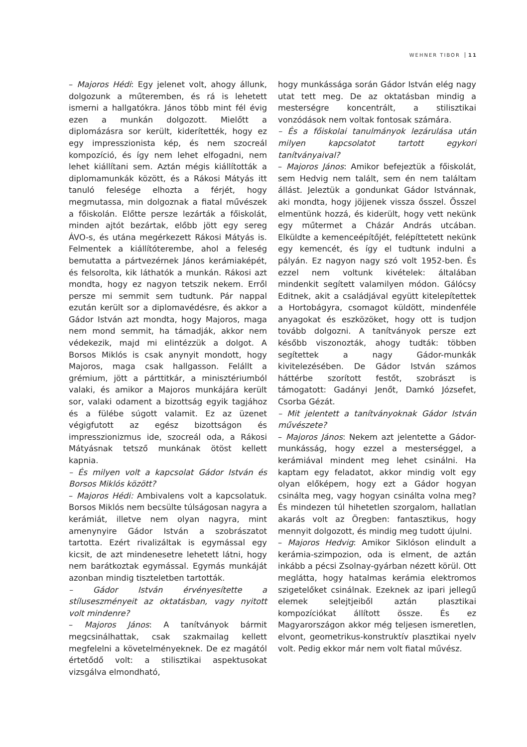WEHNER TIBOR 11
– Majoros Hédi: Egy jelenet volt, ahogy állunk, dolgozunk a műteremben, és rá is lehetett ismerni a hallgatókra. János több mint fél évig ezen a munkán dolgozott. Mielőtt a diplomázásra sor került, kiderítették, hogy ez egy impresszionista kép, és nem szocreál kompozíció, és így nem lehet elfogadni, nem lehet kiállítani sem. Aztán mégis kiállították a diplomamunkák között, és a Rákosi Mátyás itt tanuló felesége elhozta a férjét, hogy megmutassa, min dolgoznak a fiatal művészek a főiskolán. Előtte persze lezárták a főiskolát, minden ajtót bezártak, előbb jött egy sereg ÁVO-s, és utána megérkezett Rákosi Mátyás is. Felmentek a kiállítóterembe, ahol a feleség bemutatta a pártvezérnek János kerámiaképét, és felsorolta, kik láthatók a munkán. Rákosi azt mondta, hogy ez nagyon tetszik nekem. Erről persze mi semmit sem tudtunk. Pár nappal ezután került sor a diplomavédésre, és akkor a Gádor István azt mondta, hogy Majoros, maga nem mond semmit, ha támadják, akkor nem védekezik, majd mi elintézzük a dolgot. A Borsos Miklós is csak anynyit mondott, hogy Majoros, maga csak hallgasson. Felállt a grémium, jött a párttitkár, a minisztériumból valaki, és amikor a Majoros munkájára került sor, valaki odament a bizottság egyik tagjához és a fülébe súgott valamit. Ez az üzenet végigfutott az egész bizottságon és impresszionizmus ide, szocreál oda, a Rákosi Mátyásnak tetsző munkának ötöst kellett kapnia.
– És milyen volt a kapcsolat Gádor István és Borsos Miklós között?
– Majoros Hédi: Ambivalens volt a kapcsolatuk. Borsos Miklós nem becsülte túlságosan nagyra a kerámiát, illetve nem olyan nagyra, mint amenynyire Gádor István a szobrászatot tartotta. Ezért rivalizáltak is egymással egy kicsit, de azt mindenesetre lehetett látni, hogy nem barátkoztak egymással. Egymás munkáját azonban mindig tiszteletben tartották.
– Gádor István érvényesítette a stíluseszményeit az oktatásban, vagy nyitott volt mindenre?
– Majoros János: A tanítványok bármit megcsinálhattak, csak szakmailag kellett megfelelni a követelményeknek. De ez magától értetődő volt: a stilisztikai aspektusokat vizsgálva elmondható,
hogy munkássága során Gádor István elég nagy utat tett meg. De az oktatásban mindig a mesterségre koncentrált, a stilisztikai vonzódások nem voltak fontosak számára.
– És a főiskolai tanulmányok lezárulása után milyen kapcsolatot tartott egykori tanítványaival?
– Majoros János: Amikor befejeztük a főiskolát, sem Hedvig nem talált, sem én nem találtam állást. Jeleztük a gondunkat Gádor Istvánnak, aki mondta, hogy jöjjenek vissza ősszel. Ősszel elmentünk hozzá, és kiderült, hogy vett nekünk egy műtermet a Cházár András utcában. Elküldte a kemenceépítőjét, felépíttetett nekünk egy kemencét, és így el tudtunk indulni a pályán. Ez nagyon nagy szó volt 1952-ben. És ezzel nem voltunk kivételek: általában mindenkit segített valamilyen módon. Gálócsy Editnek, akit a családjával együtt kitelepítettek a Hortobágyra, csomagot küldött, mindenféle anyagokat és eszközöket, hogy ott is tudjon tovább dolgozni. A tanítványok persze ezt később viszonozták, ahogy tudták: többen segítettek a nagy Gádor-munkák kivitelezésében. De Gádor István számos háttérbe szorított festőt, szobrászt is támogatott: Gadányi Jenőt, Damkó Józsefet, Csorba Gézát.
– Mit jelentett a tanítványoknak Gádor István művészete?
– Majoros János: Nekem azt jelentette a Gádor-munkásság, hogy ezzel a mesterséggel, a kerámiával mindent meg lehet csinálni. Ha kaptam egy feladatot, akkor mindig volt egy olyan előképem, hogy ezt a Gádor hogyan csinálta meg, vagy hogyan csinálta volna meg? És mindezen túl hihetetlen szorgalom, hallatlan akarás volt az Öregben: fantasztikus, hogy mennyit dolgozott, és mindig meg tudott újulni.
– Majoros Hedvig: Amikor Siklóson elindult a kerámia-szimpozion, oda is elment, de aztán inkább a pécsi Zsolnay-gyárban nézett körül. Ott meglátta, hogy hatalmas kerámia elektromos szigetelőket csinálnak. Ezeknek az ipari jellegű elemek selejtjeiből aztán plasztikai kompozíciókat állított össze. És ez Magyarországon akkor még teljesen ismeretlen, elvont, geometrikus-konstruktív plasztikai nyelv volt. Pedig ekkor már nem volt fiatal művész.